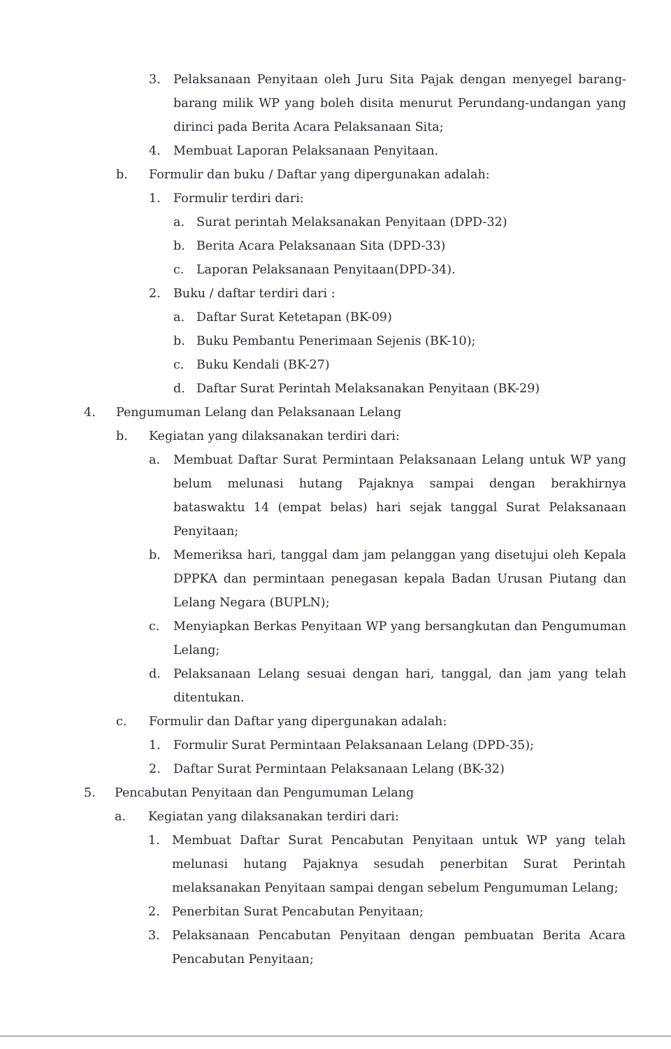3. Pelaksanaan Penyitaan oleh Juru Sita Pajak dengan menyegel barang-barang milik WP yang boleh disita menurut Perundang-undangan yang dirinci pada Berita Acara Pelaksanaan Sita;
4. Membuat Laporan Pelaksanaan Penyitaan.
b. Formulir dan buku / Daftar yang dipergunakan adalah:
1. Formulir terdiri dari:
a. Surat perintah Melaksanakan Penyitaan (DPD-32)
b. Berita Acara Pelaksanaan Sita (DPD-33)
c. Laporan Pelaksanaan Penyitaan(DPD-34).
2. Buku / daftar terdiri dari :
a. Daftar Surat Ketetapan (BK-09)
b. Buku Pembantu Penerimaan Sejenis (BK-10);
c. Buku Kendali (BK-27)
d. Daftar Surat Perintah Melaksanakan Penyitaan (BK-29)
4. Pengumuman Lelang dan Pelaksanaan Lelang
b. Kegiatan yang dilaksanakan terdiri dari:
a. Membuat Daftar Surat Permintaan Pelaksanaan Lelang untuk WP yang belum melunasi hutang Pajaknya sampai dengan berakhirnya bataswaktu 14 (empat belas) hari sejak tanggal Surat Pelaksanaan Penyitaan;
b. Memeriksa hari, tanggal dam jam pelanggan yang disetujui oleh Kepala DPPKA dan permintaan penegasan kepala Badan Urusan Piutang dan Lelang Negara (BUPLN);
c. Menyiapkan Berkas Penyitaan WP yang bersangkutan dan Pengumuman Lelang;
d. Pelaksanaan Lelang sesuai dengan hari, tanggal, dan jam yang telah ditentukan.
c. Formulir dan Daftar yang dipergunakan adalah:
1. Formulir Surat Permintaan Pelaksanaan Lelang (DPD-35);
2. Daftar Surat Permintaan Pelaksanaan Lelang (BK-32)
5. Pencabutan Penyitaan dan Pengumuman Lelang
a. Kegiatan yang dilaksanakan terdiri dari:
1. Membuat Daftar Surat Pencabutan Penyitaan untuk WP yang telah melunasi hutang Pajaknya sesudah penerbitan Surat Perintah melaksanakan Penyitaan sampai dengan sebelum Pengumuman Lelang;
2. Penerbitan Surat Pencabutan Penyitaan;
3. Pelaksanaan Pencabutan Penyitaan dengan pembuatan Berita Acara Pencabutan Penyitaan;